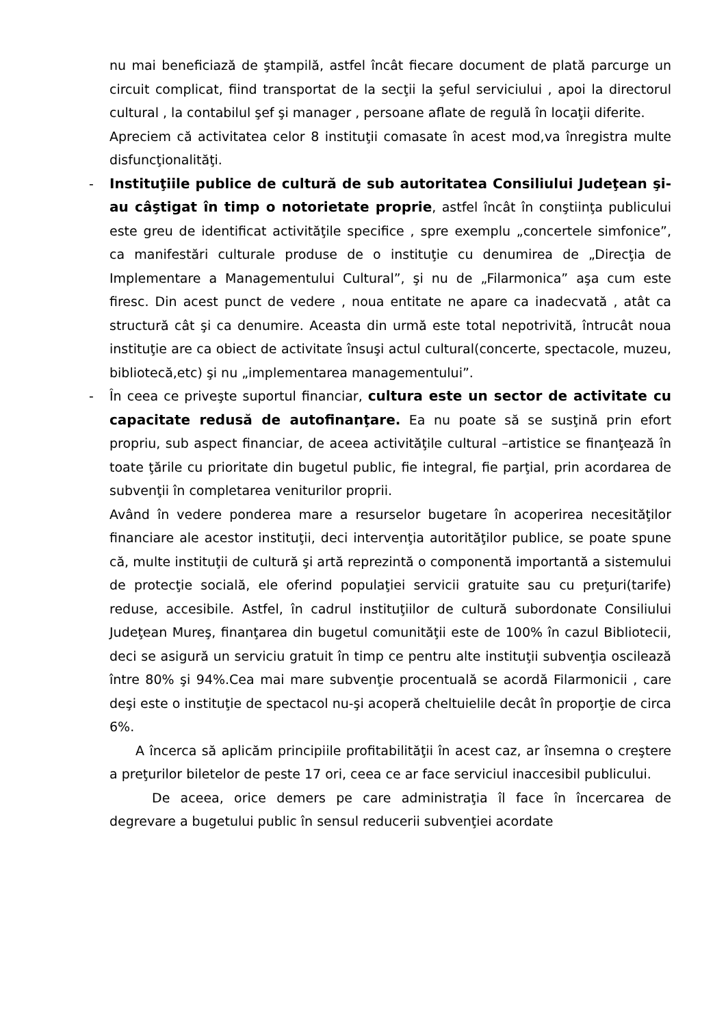nu mai beneficiază de ştampilă, astfel încât fiecare document de plată parcurge un circuit complicat, fiind transportat de la secţii la şeful serviciului , apoi la directorul cultural , la contabilul şef şi manager , persoane aflate de regulă în locaţii diferite.
Apreciem că activitatea celor 8 instituţii comasate în acest mod,va înregistra multe disfuncţionalităţi.
- Instituţiile publice de cultură de sub autoritatea Consiliului Judeţean şi-au câştigat în timp o notorietate proprie, astfel încât în conştiinţa publicului este greu de identificat activităţile specifice , spre exemplu „concertele simfonice”, ca manifestări culturale produse de o instituţie cu denumirea de „Direcţia de Implementare a Managementului Cultural”, şi nu de „Filarmonica” aşa cum este firesc. Din acest punct de vedere , noua entitate ne apare ca inadecvată , atât ca structură cât şi ca denumire. Aceasta din urmă este total nepotrivită, întrucât noua instituţie are ca obiect de activitate însuşi actul cultural(concerte, spectacole, muzeu, bibliotecă,etc) şi nu „implementarea managementului”.
- În ceea ce priveşte suportul financiar, cultura este un sector de activitate cu capacitate redusă de autofinanţare. Ea nu poate să se susţină prin efort propriu, sub aspect financiar, de aceea activităţile cultural –artistice se finanţează în toate ţările cu prioritate din bugetul public, fie integral, fie parţial, prin acordarea de subvenţii în completarea veniturilor proprii.
Având în vedere ponderea mare a resurselor bugetare în acoperirea necesităţilor financiare ale acestor instituţii, deci intervenţia autorităţilor publice, se poate spune că, multe instituţii de cultură şi artă reprezintă o componentă importantă a sistemului de protecţie socială, ele oferind populaţiei servicii gratuite sau cu preţuri(tarife) reduse, accesibile. Astfel, în cadrul instituţiilor de cultură subordonate Consiliului Judeţean Mureş, finanţarea din bugetul comunităţii este de 100% în cazul Bibliotecii, deci se asigură un serviciu gratuit în timp ce pentru alte instituţii subvenţia oscilează între 80% şi 94%.Cea mai mare subvenţie procentuală se acordă Filarmonicii , care deşi este o instituţie de spectacol nu-şi acoperă cheltuielile decât în proporţie de circa 6%.
A încerca să aplicăm principiile profitabilităţii în acest caz, ar însemna o creştere a preţurilor biletelor de peste 17 ori, ceea ce ar face serviciul inaccesibil publicului.
De aceea, orice demers pe care administraţia îl face în încercarea de degrevare a bugetului public în sensul reducerii subvenţiei acordate